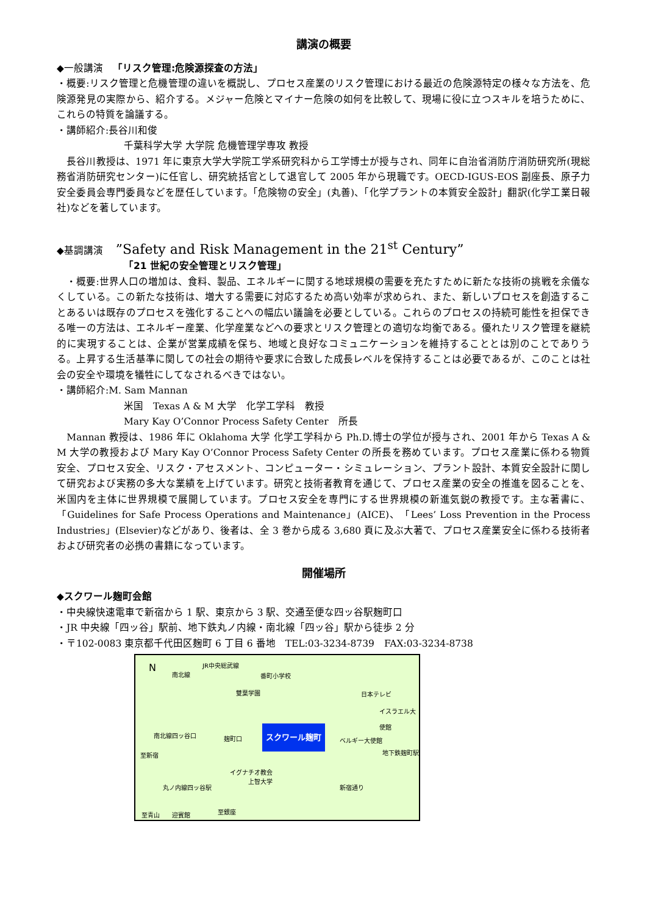講演の概要
◆一般講演　「リスク管理:危険源探査の方法」
・概要:リスク管理と危機管理の違いを概説し、プロセス産業のリスク管理における最近の危険源特定の様々な方法を、危険源発見の実際から、紹介する。メジャー危険とマイナー危険の如何を比較して、現場に役に立つスキルを培うために、これらの特質を論議する。
・講師紹介:長谷川和俊
千葉科学大学 大学院 危機管理学専攻 教授
　長谷川教授は、1971 年に東京大学大学院工学系研究科から工学博士が授与され、同年に自治省消防庁消防研究所(現総務省消防研究センター)に任官し、研究統括官として退官して 2005 年から現職です。OECD-IGUS-EOS 副座長、原子力安全委員会専門委員などを歴任しています。「危険物の安全」(丸善)、「化学プラントの本質安全設計」翻訳(化学工業日報社)などを著しています。
◆基調講演　 ”Safety and Risk Management in the 21<sup>st</sup> Century”
「21 世紀の安全管理とリスク管理」
　・概要:世界人口の増加は、食料、製品、エネルギーに関する地球規模の需要を充たすために新たな技術の挑戦を余儀なくしている。この新たな技術は、増大する需要に対応するため高い効率が求められ、また、新しいプロセスを創造することあるいは既存のプロセスを強化することへの幅広い議論を必要としている。これらのプロセスの持続可能性を担保できる唯一の方法は、エネルギー産業、化学産業などへの要求とリスク管理との適切な均衡である。優れたリスク管理を継続的に実現することは、企業が営業成績を保ち、地域と良好なコミュニケーションを維持することとは別のことでありうる。上昇する生活基準に関しての社会の期待や要求に合致した成長レベルを保持することは必要であるが、このことは社会の安全や環境を犠牲にしてなされるべきではない。
・講師紹介:M. Sam Mannan
米国　Texas A & M 大学　化学工学科　教授
Mary Kay O’Connor Process Safety Center　所長
　Mannan 教授は、1986 年に Oklahoma 大学 化学工学科から Ph.D.博士の学位が授与され、2001 年から Texas A & M 大学の教授および Mary Kay O’Connor Process Safety Center の所長を務めています。プロセス産業に係わる物質安全、プロセス安全、リスク・アセスメント、コンピューター・シミュレーション、プラント設計、本質安全設計に関して研究および実務の多大な業績を上げています。研究と技術者教育を通じて、プロセス産業の安全の推進を図ることを、米国内を主体に世界規模で展開しています。プロセス安全を専門にする世界規模の新進気鋭の教授です。主な著書に、「Guidelines for Safe Process Operations and Maintenance」(AICE)、「Lees’ Loss Prevention in the Process Industries」(Elsevier)などがあり、後者は、全 3 巻から成る 3,680 頁に及ぶ大著で、プロセス産業安全に係わる技術者および研究者の必携の書籍になっています。
開催場所
◆スクワール麹町会館
・中央線快速電車で新宿から 1 駅、東京から 3 駅、交通至便な四ッ谷駅麹町口
・JR 中央線「四ッ谷」駅前、地下鉄丸ノ内線・南北線「四ッ谷」駅から徒歩 2 分
・〒102-0083 東京都千代田区麹町 6 丁目 6 番地　TEL:03-3234-8739　FAX:03-3234-8738
N 南北線
JR中央総武線
番町小学校
雙葉学園 日本テレビ
イスラエル大使館
スクワール麹町 南北線四ッ谷口 麹町口 ベルギー大使館
地下鉄麹町駅 至新宿
イグナチオ教会
上智大学
丸ノ内線四ッ谷駅 新宿通り
至青山 迎賓館 至銀座